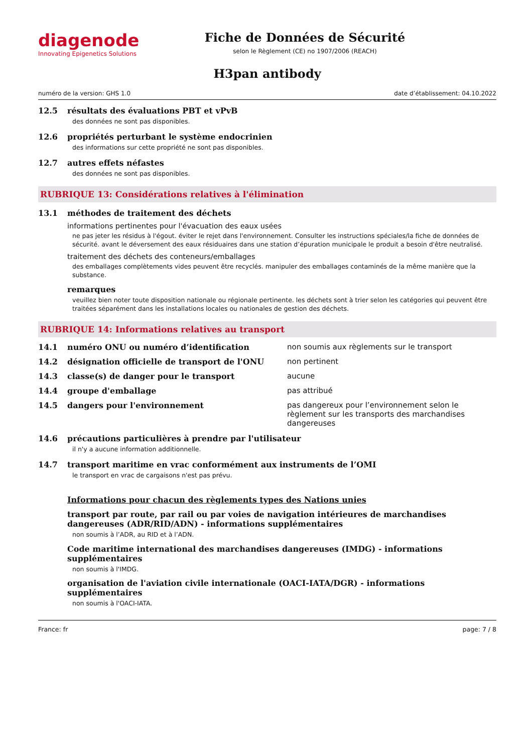diagenode
Innovating Epigenetics Solutions
Fiche de Données de Sécurité
selon le Règlement (CE) no 1907/2006 (REACH)
H3pan antibody
numéro de la version: GHS 1.0 date d’établissement: 04.10.2022
12.5 résultats des évaluations PBT et vPvB
des données ne sont pas disponibles.
12.6 propriétés perturbant le système endocrinien
des informations sur cette propriété ne sont pas disponibles.
12.7 autres effets néfastes
des données ne sont pas disponibles.
RUBRIQUE 13: Considérations relatives à l'élimination
13.1 méthodes de traitement des déchets
informations pertinentes pour l'évacuation des eaux usées
ne pas jeter les résidus à l'égout. éviter le rejet dans l'environnement. Consulter les instructions spéciales/la fiche de données de sécurité. avant le déversement des eaux résiduaires dans une station d’épuration municipale le produit a besoin d'être neutralisé.
traitement des déchets des conteneurs/emballages
des emballages complètements vides peuvent être recyclés. manipuler des emballages contaminés de la même manière que la substance.
remarques
veuillez bien noter toute disposition nationale ou régionale pertinente. les déchets sont à trier selon les catégories qui peuvent être traitées séparément dans les installations locales ou nationales de gestion des déchets.
RUBRIQUE 14: Informations relatives au transport
14.1 numéro ONU ou numéro d’identification non soumis aux règlements sur le transport
14.2 désignation officielle de transport de l'ONU non pertinent
14.3 classe(s) de danger pour le transport aucune
14.4 groupe d'emballage pas attribué
14.5 dangers pour l'environnement pas dangereux pour l’environnement selon le règlement sur les transports des marchandises dangereuses
14.6 précautions particulières à prendre par l'utilisateur
il n'y a aucune information additionnelle.
14.7 transport maritime en vrac conformément aux instruments de l’OMI
le transport en vrac de cargaisons n'est pas prévu.
Informations pour chacun des règlements types des Nations unies
transport par route, par rail ou par voies de navigation intérieures de marchandises dangereuses (ADR/RID/ADN) - informations supplémentaires
non soumis à l’ADR, au RID et à l’ADN.
Code maritime international des marchandises dangereuses (IMDG) - informations supplémentaires
non soumis à l'IMDG.
organisation de l'aviation civile internationale (OACI-IATA/DGR) - informations supplémentaires
non soumis à l'OACI-IATA.
France: fr page: 7 / 8